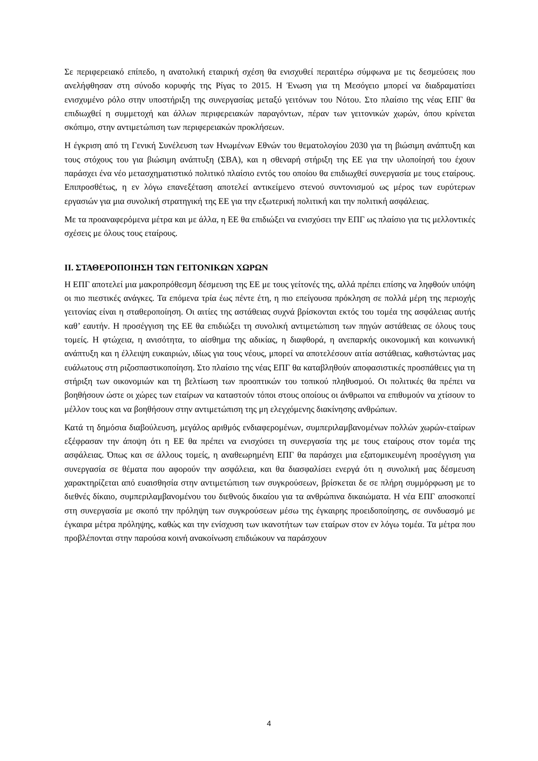Σε περιφερειακό επίπεδο, η ανατολική εταιρική σχέση θα ενισχυθεί περαιτέρω σύμφωνα με τις δεσμεύσεις που ανελήφθησαν στη σύνοδο κορυφής της Ρίγας το 2015. Η Ένωση για τη Μεσόγειο μπορεί να διαδραματίσει ενισχυμένο ρόλο στην υποστήριξη της συνεργασίας μεταξύ γειτόνων του Νότου. Στο πλαίσιο της νέας ΕΠΓ θα επιδιωχθεί η συμμετοχή και άλλων περιφερειακών παραγόντων, πέραν των γειτονικών χωρών, όπου κρίνεται σκόπιμο, στην αντιμετώπιση των περιφερειακών προκλήσεων.
Η έγκριση από τη Γενική Συνέλευση των Ηνωμένων Εθνών του θεματολογίου 2030 για τη βιώσιμη ανάπτυξη και τους στόχους του για βιώσιμη ανάπτυξη (ΣΒΑ), και η σθεναρή στήριξη της ΕΕ για την υλοποίησή του έχουν παράσχει ένα νέο μετασχηματιστικό πολιτικό πλαίσιο εντός του οποίου θα επιδιωχθεί συνεργασία με τους εταίρους. Επιπροσθέτως, η εν λόγω επανεξέταση αποτελεί αντικείμενο στενού συντονισμού ως μέρος των ευρύτερων εργασιών για μια συνολική στρατηγική της ΕΕ για την εξωτερική πολιτική και την πολιτική ασφάλειας.
Με τα προαναφερόμενα μέτρα και με άλλα, η ΕΕ θα επιδιώξει να ενισχύσει την ΕΠΓ ως πλαίσιο για τις μελλοντικές σχέσεις με όλους τους εταίρους.
II. ΣΤΑΘΕΡΟΠΟΙΗΣΗ ΤΩΝ ΓΕΙΤΟΝΙΚΩΝ ΧΩΡΩΝ
Η ΕΠΓ αποτελεί μια μακροπρόθεσμη δέσμευση της ΕΕ με τους γείτονές της, αλλά πρέπει επίσης να ληφθούν υπόψη οι πιο πιεστικές ανάγκες. Τα επόμενα τρία έως πέντε έτη, η πιο επείγουσα πρόκληση σε πολλά μέρη της περιοχής γειτονίας είναι η σταθεροποίηση. Οι αιτίες της αστάθειας συχνά βρίσκονται εκτός του τομέα της ασφάλειας αυτής καθ’ εαυτήν. Η προσέγγιση της ΕΕ θα επιδιώξει τη συνολική αντιμετώπιση των πηγών αστάθειας σε όλους τους τομείς. Η φτώχεια, η ανισότητα, το αίσθημα της αδικίας, η διαφθορά, η ανεπαρκής οικονομική και κοινωνική ανάπτυξη και η έλλειψη ευκαιριών, ιδίως για τους νέους, μπορεί να αποτελέσουν αιτία αστάθειας, καθιστώντας μας ευάλωτους στη ριζοσπαστικοποίηση. Στο πλαίσιο της νέας ΕΠΓ θα καταβληθούν αποφασιστικές προσπάθειες για τη στήριξη των οικονομιών και τη βελτίωση των προοπτικών του τοπικού πληθυσμού. Οι πολιτικές θα πρέπει να βοηθήσουν ώστε οι χώρες των εταίρων να καταστούν τόποι στους οποίους οι άνθρωποι να επιθυμούν να χτίσουν το μέλλον τους και να βοηθήσουν στην αντιμετώπιση της μη ελεγχόμενης διακίνησης ανθρώπων.
Κατά τη δημόσια διαβούλευση, μεγάλος αριθμός ενδιαφερομένων, συμπεριλαμβανομένων πολλών χωρών-εταίρων εξέφρασαν την άποψη ότι η ΕΕ θα πρέπει να ενισχύσει τη συνεργασία της με τους εταίρους στον τομέα της ασφάλειας. Όπως και σε άλλους τομείς, η αναθεωρημένη ΕΠΓ θα παράσχει μια εξατομικευμένη προσέγγιση για συνεργασία σε θέματα που αφορούν την ασφάλεια, και θα διασφαλίσει ενεργά ότι η συνολική μας δέσμευση χαρακτηρίζεται από ευαισθησία στην αντιμετώπιση των συγκρούσεων, βρίσκεται δε σε πλήρη συμμόρφωση με το διεθνές δίκαιο, συμπεριλαμβανομένου του διεθνούς δικαίου για τα ανθρώπινα δικαιώματα. Η νέα ΕΠΓ αποσκοπεί στη συνεργασία με σκοπό την πρόληψη των συγκρούσεων μέσω της έγκαιρης προειδοποίησης, σε συνδυασμό με έγκαιρα μέτρα πρόληψης, καθώς και την ενίσχυση των ικανοτήτων των εταίρων στον εν λόγω τομέα. Τα μέτρα που προβλέπονται στην παρούσα κοινή ανακοίνωση επιδιώκουν να παράσχουν
4